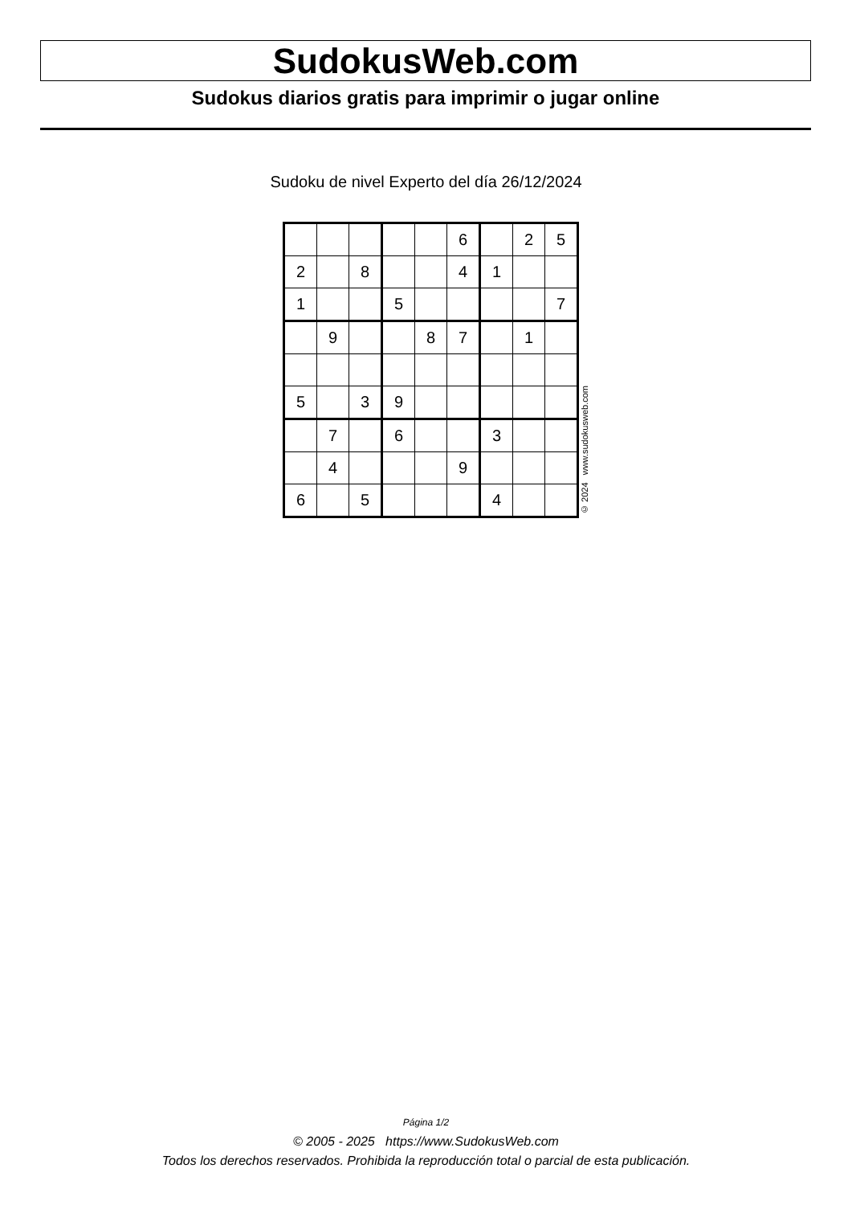SudokusWeb.com
Sudokus diarios gratis para imprimir o jugar online
Sudoku de nivel Experto del día 26/12/2024
| | | | | | 6 | | 2 | 5 |
| 2 | | 8 | | | 4 | 1 | | |
| 1 | | | 5 | | | | | 7 |
| | 9 | | | 8 | 7 | | 1 | |
| 5 | | 3 | 9 | | | | | |
| | 7 | | 6 | | | 3 | | |
| | 4 | | | | 9 | | | |
| 6 | | 5 | | | | 4 | | |
© 2024 www.sudokusweb.com
Página 1/2
© 2005 - 2025 https://www.SudokusWeb.com
Todos los derechos reservados. Prohibida la reproducción total o parcial de esta publicación.